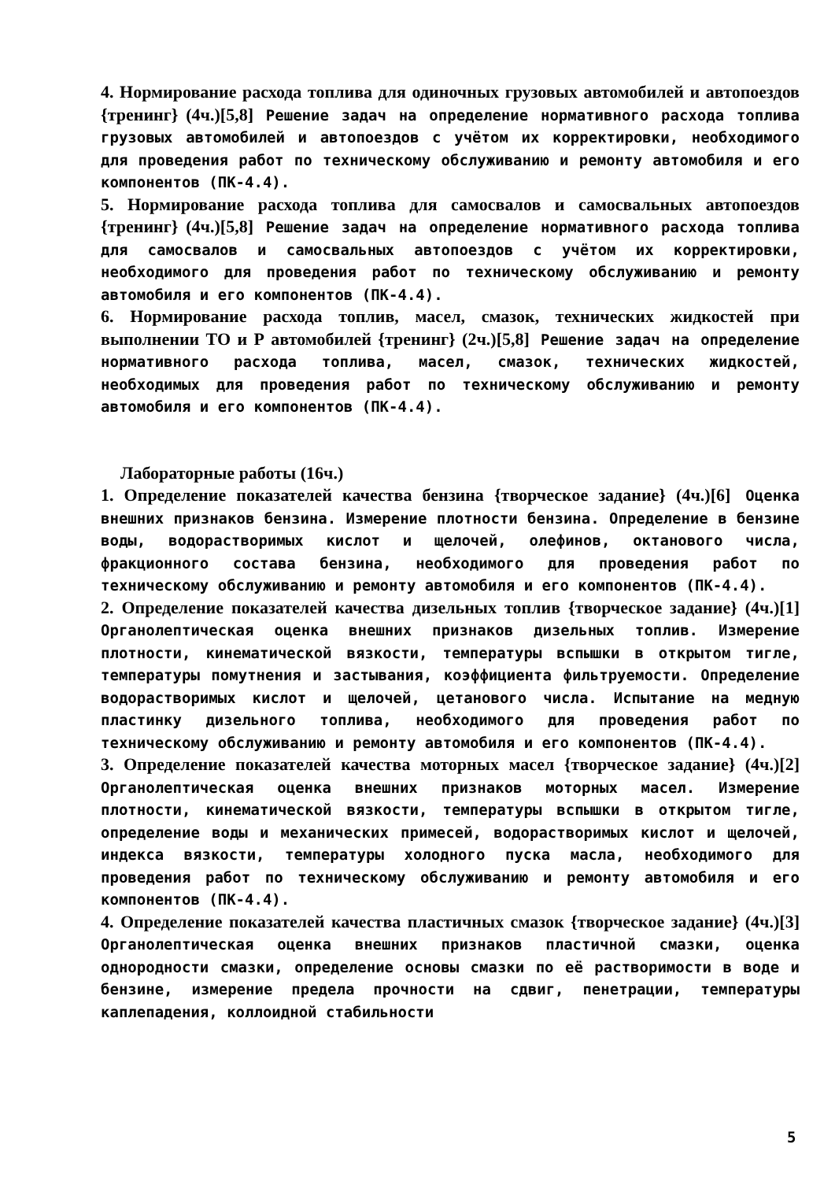4. Нормирование расхода топлива для одиночных грузовых автомобилей и автопоездов {тренинг} (4ч.)[5,8] Решение задач на определение нормативного расхода топлива грузовых автомобилей и автопоездов с учётом их корректировки, необходимого для проведения работ по техническому обслуживанию и ремонту автомобиля и его компонентов (ПК-4.4).
5. Нормирование расхода топлива для самосвалов и самосвальных автопоездов {тренинг} (4ч.)[5,8] Решение задач на определение нормативного расхода топлива для самосвалов и самосвальных автопоездов с учётом их корректировки, необходимого для проведения работ по техническому обслуживанию и ремонту автомобиля и его компонентов (ПК-4.4).
6. Нормирование расхода топлив, масел, смазок, технических жидкостей при выполнении ТО и Р автомобилей {тренинг} (2ч.)[5,8] Решение задач на определение нормативного расхода топлива, масел, смазок, технических жидкостей, необходимых для проведения работ по техническому обслуживанию и ремонту автомобиля и его компонентов (ПК-4.4).
Лабораторные работы (16ч.)
1. Определение показателей качества бензина {творческое задание} (4ч.)[6] Оценка внешних признаков бензина. Измерение плотности бензина. Определение в бензине воды, водорастворимых кислот и щелочей, олефинов, октанового числа, фракционного состава бензина, необходимого для проведения работ по техническому обслуживанию и ремонту автомобиля и его компонентов (ПК-4.4).
2. Определение показателей качества дизельных топлив {творческое задание} (4ч.)[1] Органолептическая оценка внешних признаков дизельных топлив. Измерение плотности, кинематической вязкости, температуры вспышки в открытом тигле, температуры помутнения и застывания, коэффициента фильтруемости. Определение водорастворимых кислот и щелочей, цетанового числа. Испытание на медную пластинку дизельного топлива, необходимого для проведения работ по техническому обслуживанию и ремонту автомобиля и его компонентов (ПК-4.4).
3. Определение показателей качества моторных масел {творческое задание} (4ч.)[2] Органолептическая оценка внешних признаков моторных масел. Измерение плотности, кинематической вязкости, температуры вспышки в открытом тигле, определение воды и механических примесей, водорастворимых кислот и щелочей, индекса вязкости, температуры холодного пуска масла, необходимого для проведения работ по техническому обслуживанию и ремонту автомобиля и его компонентов (ПК-4.4).
4. Определение показателей качества пластичных смазок {творческое задание} (4ч.)[3] Органолептическая оценка внешних признаков пластичной смазки, оценка однородности смазки, определение основы смазки по её растворимости в воде и бензине, измерение предела прочности на сдвиг, пенетрации, температуры каплепадения, коллоидной стабильности
5